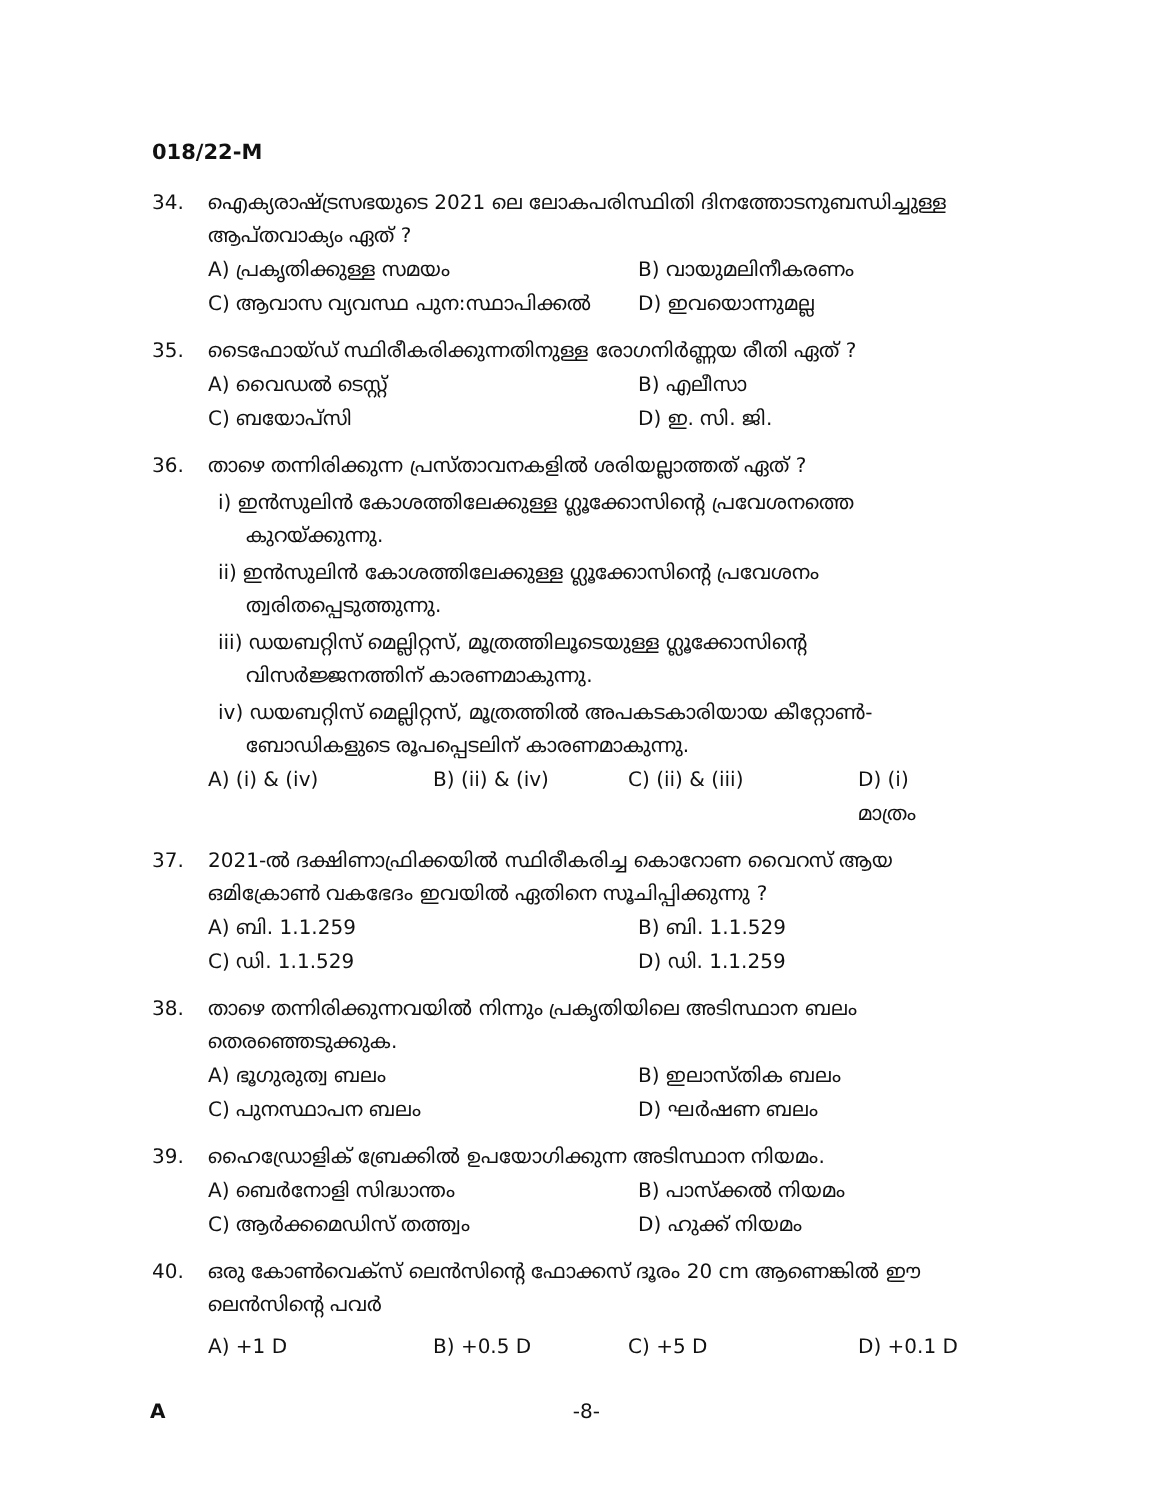018/22-M
34. ഐക്യരാഷ്ട്രസഭയുടെ 2021 ലെ ലോകപരിസ്ഥിതി ദിനത്തോടനുബന്ധിച്ചുള്ള ആപ്തവാക്യം ഏത് ?
A) പ്രകൃതിക്കുള്ള സമയം
B) വായുമലിനീകരണം
C) ആവാസ വ്യവസ്ഥ പുന:സ്ഥാപിക്കൽ
D) ഇവയൊന്നുമല്ല
35. ടൈഫോയ്ഡ് സ്ഥിരീകരിക്കുന്നതിനുള്ള രോഗനിർണ്ണയ രീതി ഏത് ?
A) വൈഡൽ ടെസ്റ്റ്
B) എലീസാ
C) ബയോപ്സി
D) ഇ. സി. ജി.
36. താഴെ തന്നിരിക്കുന്ന പ്രസ്താവനകളിൽ ശരിയല്ലാത്തത് ഏത് ?
i) ഇൻസുലിൻ കോശത്തിലേക്കുള്ള ഗ്ലൂക്കോസിന്റെ പ്രവേശനത്തെ കുറയ്ക്കുന്നു.
ii) ഇൻസുലിൻ കോശത്തിലേക്കുള്ള ഗ്ലൂക്കോസിന്റെ പ്രവേശനം ത്വരിതപ്പെടുത്തുന്നു.
iii) ഡയബറ്റിസ് മെല്ലിറ്റസ്, മൂത്രത്തിലൂടെയുള്ള ഗ്ലൂക്കോസിന്റെ വിസർജ്ജനത്തിന് കാരണമാകുന്നു.
iv) ഡയബറ്റിസ് മെല്ലിറ്റസ്, മൂത്രത്തിൽ അപകടകാരിയായ കീറ്റോൺ-ബോഡികളുടെ രൂപപ്പെടലിന് കാരണമാകുന്നു.
A) (i) & (iv)
B) (ii) & (iv)
C) (ii) & (iii)
D) (i) മാത്രം
37. 2021-ൽ ദക്ഷിണാഫ്രിക്കയിൽ സ്ഥിരീകരിച്ച കൊറോണ വൈറസ് ആയ ഒമിക്രോൺ വകഭേദം ഇവയിൽ ഏതിനെ സൂചിപ്പിക്കുന്നു ?
A) ബി. 1.1.259
B) ബി. 1.1.529
C) ഡി. 1.1.529
D) ഡി. 1.1.259
38. താഴെ തന്നിരിക്കുന്നവയിൽ നിന്നും പ്രകൃതിയിലെ അടിസ്ഥാന ബലം തെരഞ്ഞെടുക്കുക.
A) ഭൂഗുരുത്വ ബലം
B) ഇലാസ്തിക ബലം
C) പുനസ്ഥാപന ബലം
D) ഘർഷണ ബലം
39. ഹൈഡ്രോളിക് ബ്രേക്കിൽ ഉപയോഗിക്കുന്ന അടിസ്ഥാന നിയമം.
A) ബെർനോളി സിദ്ധാന്തം
B) പാസ്ക്കൽ നിയമം
C) ആർക്കമെഡിസ് തത്ത്വം
D) ഹുക്ക് നിയമം
40. ഒരു കോൺവെക്സ് ലെൻസിന്റെ ഫോക്കസ് ദൂരം 20 cm ആണെങ്കിൽ ഈ ലെൻസിന്റെ പവർ
A) +1 D
B) +0.5 D
C) +5 D
D) +0.1 D
A -8-